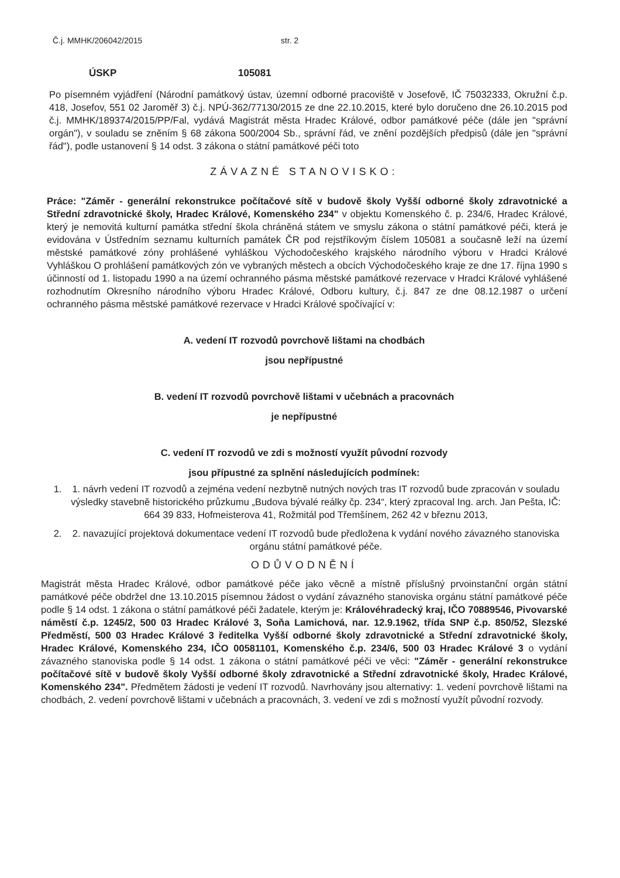Č.j. MMHK/206042/2015 str. 2
ÚSKP 105081
Po písemném vyjádření (Národní památkový ústav, územní odborné pracoviště v Josefově, IČ 75032333, Okružní č.p. 418, Josefov, 551 02 Jaroměř 3) č.j. NPÚ-362/77130/2015 ze dne 22.10.2015, které bylo doručeno dne 26.10.2015 pod č.j. MMHK/189374/2015/PP/Fal, vydává Magistrát města Hradec Králové, odbor památkové péče (dále jen "správní orgán"), v souladu se zněním § 68 zákona 500/2004 Sb., správní řád, ve znění pozdějších předpisů (dále jen "správní řád"), podle ustanovení § 14 odst. 3 zákona o státní památkové péči toto
ZÁVAZNÉ STANOVISKO:
Práce: "Záměr - generální rekonstrukce počítačové sítě v budově školy Vyšší odborné školy zdravotnické a Střední zdravotnické školy, Hradec Králové, Komenského 234" v objektu Komenského č. p. 234/6, Hradec Králové, který je nemovitá kulturní památka střední škola chráněná státem ve smyslu zákona o státní památkové péči, která je evidována v Ústředním seznamu kulturních památek ČR pod rejstříkovým číslem 105081 a současně leží na území městské památkové zóny prohlášené vyhláškou Východočeského krajského národního výboru v Hradci Králové Vyhláškou O prohlášení památkových zón ve vybraných městech a obcích Východočeského kraje ze dne 17. října 1990 s účinností od 1. listopadu 1990 a na území ochranného pásma městské památkové rezervace v Hradci Králové vyhlášené rozhodnutím Okresního národního výboru Hradec Králové, Odboru kultury, č.j. 847 ze dne 08.12.1987 o určení ochranného pásma městské památkové rezervace v Hradci Králové spočívající v:
A. vedení IT rozvodů povrchově lištami na chodbách
jsou nepřípustné
B. vedení IT rozvodů povrchově lištami v učebnách a pracovnách
je nepřípustné
C. vedení IT rozvodů ve zdi s možností využít původní rozvody
jsou přípustné za splnění následujících podmínek:
1. 1. návrh vedení IT rozvodů a zejména vedení nezbytně nutných nových tras IT rozvodů bude zpracován v souladu výsledky stavebně historického průzkumu „Budova bývalé reálky čp. 234“, který zpracoval Ing. arch. Jan Pešta, IČ: 664 39 833, Hofmeisterova 41, Rožmitál pod Třemšínem, 262 42 v březnu 2013,
2. 2. navazující projektová dokumentace vedení IT rozvodů bude předložena k vydání nového závazného stanoviska orgánu státní památkové péče.
ODŮVODNĚNÍ
Magistrát města Hradec Králové, odbor památkové péče jako věcně a místně příslušný prvoinstanční orgán státní památkové péče obdržel dne 13.10.2015 písemnou žádost o vydání závazného stanoviska orgánu státní památkové péče podle § 14 odst. 1 zákona o státní památkové péči žadatele, kterým je: Královéhradecký kraj, IČO 70889546, Pivovarské náměstí č.p. 1245/2, 500 03 Hradec Králové 3, Soňa Lamichová, nar. 12.9.1962, třída SNP č.p. 850/52, Slezské Předměstí, 500 03 Hradec Králové 3 ředitelka Vyšší odborné školy zdravotnické a Střední zdravotnické školy, Hradec Králové, Komenského 234, IČO 00581101, Komenského č.p. 234/6, 500 03 Hradec Králové 3 o vydání závazného stanoviska podle § 14 odst. 1 zákona o státní památkové péči ve věci: "Záměr - generální rekonstrukce počítačové sítě v budově školy Vyšší odborné školy zdravotnické a Střední zdravotnické školy, Hradec Králové, Komenského 234". Předmětem žádosti je vedení IT rozvodů. Navrhovány jsou alternativy: 1. vedení povrchově lištami na chodbách, 2. vedení povrchově lištami v učebnách a pracovnách, 3. vedení ve zdi s možností využít původní rozvody.